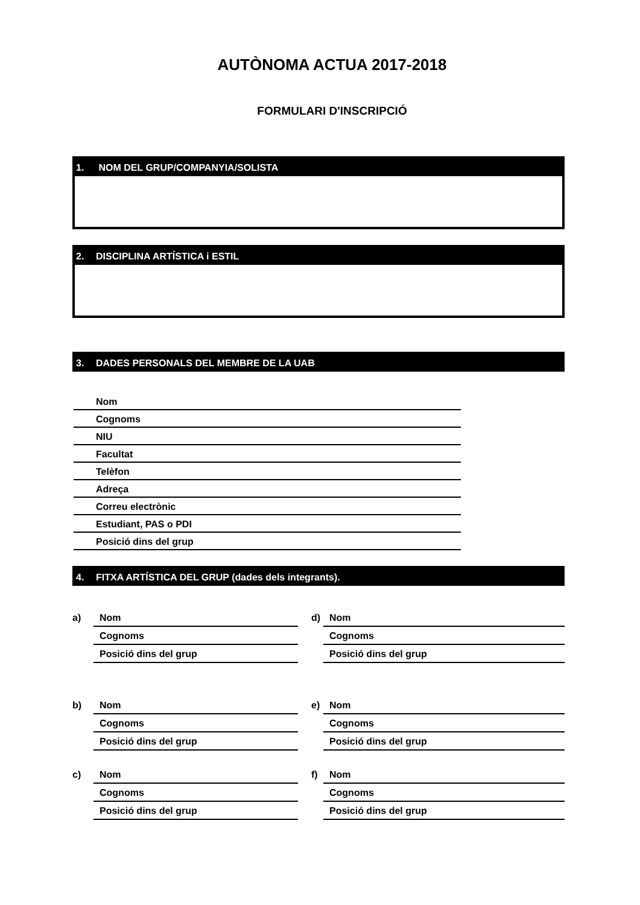AUTÒNOMA ACTUA 2017-2018
FORMULARI D'INSCRIPCIÓ
1. NOM DEL GRUP/COMPANYIA/SOLISTA
2. DISCIPLINA ARTÍSTICA i ESTIL
3. DADES PERSONALS DEL MEMBRE DE LA UAB
Nom
Cognoms
NIU
Facultat
Telèfon
Adreça
Correu electrònic
Estudiant, PAS o PDI
Posició dins del grup
4. FITXA ARTÍSTICA DEL GRUP (dades dels integrants).
a)
Nom
Cognoms
Posició dins del grup
d)
Nom
Cognoms
Posició dins del grup
b)
Nom
Cognoms
Posició dins del grup
e)
Nom
Cognoms
Posició dins del grup
c)
Nom
Cognoms
Posició dins del grup
f)
Nom
Cognoms
Posició dins del grup